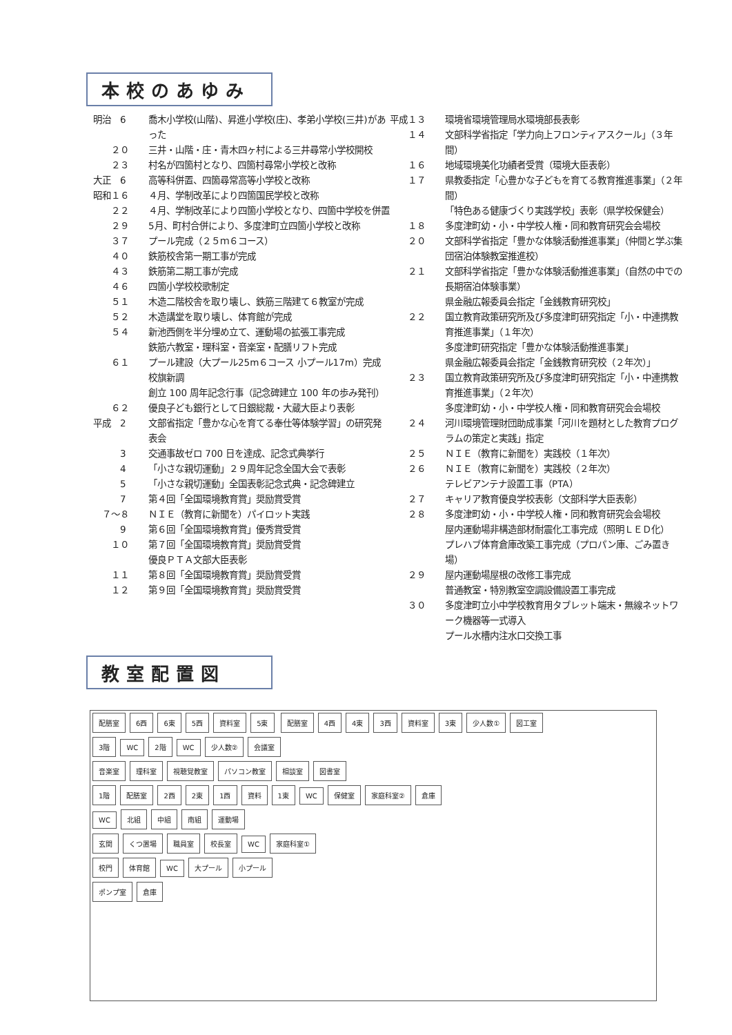本校のあゆみ
明治　6 喬木小学校(山階)、昇進小学校(庄)、孝弟小学校(三井)があった
　　２０ 三井・山階・庄・青木四ヶ村による三井尋常小学校開校
　　２３ 村名が四箇村となり、四箇村尋常小学校と改称
大正　6 高等科併置、四箇尋常高等小学校と改称
昭和１６ ４月、学制改革により四箇国民学校と改称
　　２２ ４月、学制改革により四箇小学校となり、四箇中学校を併置
　　２９ 5月、町村合併により、多度津町立四箇小学校と改称
　　３７ プール完成（２５ｍ６コース）
　　４０ 鉄筋校舎第一期工事が完成
　　４３ 鉄筋第二期工事が完成
　　４６ 四箇小学校校歌制定
　　５１ 木造二階校舎を取り壊し、鉄筋三階建て６教室が完成
　　５２ 木造講堂を取り壊し、体育館が完成
　　５４ 新池西側を半分埋め立て、運動場の拡張工事完成
鉄筋六教室・理科室・音楽室・配膳リフト完成
　　６１ プール建設（大プール25m６コース 小プール17m）完成
校旗新調
創立 100 周年記念行事（記念碑建立 100 年の歩み発刊）
　　６２ 優良子ども銀行として日銀総裁・大蔵大臣より表彰
平成　2 文部省指定「豊かな心を育てる奉仕等体験学習」の研究発表会
　　　3 交通事故ゼロ 700 日を達成、記念式典挙行
　　　4 「小さな親切運動」２９周年記念全国大会で表彰
　　　5 「小さな親切運動」全国表彰記念式典・記念碑建立
　　　7 第４回「全国環境教育賞」奨励賞受賞
　７～８ ＮＩＥ（教育に新聞を）パイロット実践
　　　9 第６回「全国環境教育賞」優秀賞受賞
　　１０ 第７回「全国環境教育賞」奨励賞受賞
優良ＰＴＡ文部大臣表彰
　　１１ 第８回「全国環境教育賞」奨励賞受賞
　　１２ 第９回「全国環境教育賞」奨励賞受賞
平成１３ 環境省環境管理局水環境部長表彰
　　１４ 文部科学省指定「学力向上フロンティアスクール」（３年間）
　　１６ 地域環境美化功績者受賞（環境大臣表彰）
　　１７ 県教委指定「心豊かな子どもを育てる教育推進事業」（２年間）
「特色ある健康づくり実践学校」表彰（県学校保健会）
　　１８ 多度津町幼・小・中学校人権・同和教育研究会会場校
　　２０ 文部科学省指定「豊かな体験活動推進事業」（仲間と学ぶ集団宿泊体験教室推進校）
　　２１ 文部科学省指定「豊かな体験活動推進事業」（自然の中での長期宿泊体験事業）
県金融広報委員会指定「金銭教育研究校」
　　２２ 国立教育政策研究所及び多度津町研究指定「小・中連携教育推進事業」（１年次）
多度津町研究指定「豊かな体験活動推進事業」
県金融広報委員会指定「金銭教育研究校（２年次）」
　　２３ 国立教育政策研究所及び多度津町研究指定「小・中連携教育推進事業」（２年次）
多度津町幼・小・中学校人権・同和教育研究会会場校
　　２４ 河川環境管理財団助成事業「河川を題材とした教育プログラムの策定と実践」指定
　　２５ ＮＩＥ（教育に新聞を）実践校（１年次）
　　２６ ＮＩＥ（教育に新聞を）実践校（２年次）
テレビアンテナ設置工事（PTA）
　　２７ キャリア教育優良学校表彰（文部科学大臣表彰）
　　２８ 多度津町幼・小・中学校人権・同和教育研究会会場校
屋内運動場非構造部材耐震化工事完成（照明ＬＥＤ化）
プレハブ体育倉庫改築工事完成（プロパン庫、ごみ置き場）
　　２９ 屋内運動場屋根の改修工事完成
普通教室・特別教室空調設備設置工事完成
　　３０ 多度津町立小中学校教育用タブレット端末・無線ネットワーク機器等一式導入
プール水槽内注水口交換工事
教室配置図
配膳室 6西 6東 5西 資料室 5東 配膳室 4西 4東 3西 資料室 3東 少人数① 図工室
3階 WC 2階 WC 少人数② 会議室
音楽室 理科室 視聴覚教室 パソコン教室 相談室 図書室
1階 配膳室 2西 2東 1西 資料 1東 WC 保健室 家庭科室② 倉庫
WC 北組 中組 南組 運動場
玄関 くつ置場 職員室 校長室 WC 家庭科室①
校門 体育館 WC 大プール 小プール
ポンプ室 倉庫